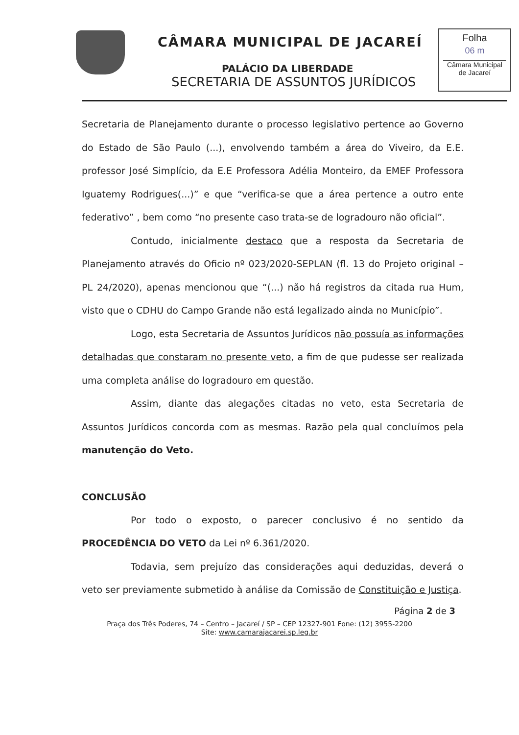CÂMARA MUNICIPAL DE JACAREÍ
PALÁCIO DA LIBERDADE
SECRETARIA DE ASSUNTOS JURÍDICOS
Folha
06 m
Câmara Municipal
de Jacareí
Secretaria de Planejamento durante o processo legislativo pertence ao Governo do Estado de São Paulo (...), envolvendo também a área do Viveiro, da E.E. professor José Simplício, da E.E Professora Adélia Monteiro, da EMEF Professora Iguatemy Rodrigues(...)” e que “verifica-se que a área pertence a outro ente federativo” , bem como “no presente caso trata-se de logradouro não oficial”.
Contudo, inicialmente destaco que a resposta da Secretaria de Planejamento através do Oficio nº 023/2020-SEPLAN (fl. 13 do Projeto original – PL 24/2020), apenas mencionou que “(...) não há registros da citada rua Hum, visto que o CDHU do Campo Grande não está legalizado ainda no Município”.
Logo, esta Secretaria de Assuntos Jurídicos não possuía as informações detalhadas que constaram no presente veto, a fim de que pudesse ser realizada uma completa análise do logradouro em questão.
Assim, diante das alegações citadas no veto, esta Secretaria de Assuntos Jurídicos concorda com as mesmas. Razão pela qual concluímos pela manutenção do Veto.
CONCLUSÃO
Por todo o exposto, o parecer conclusivo é no sentido da PROCEDÊNCIA DO VETO da Lei nº 6.361/2020.
Todavia, sem prejuízo das considerações aqui deduzidas, deverá o veto ser previamente submetido à análise da Comissão de Constituição e Justiça.
Página 2 de 3
Praça dos Três Poderes, 74 – Centro – Jacareí / SP – CEP 12327-901 Fone: (12) 3955-2200
Site: www.camarajacarei.sp.leg.br